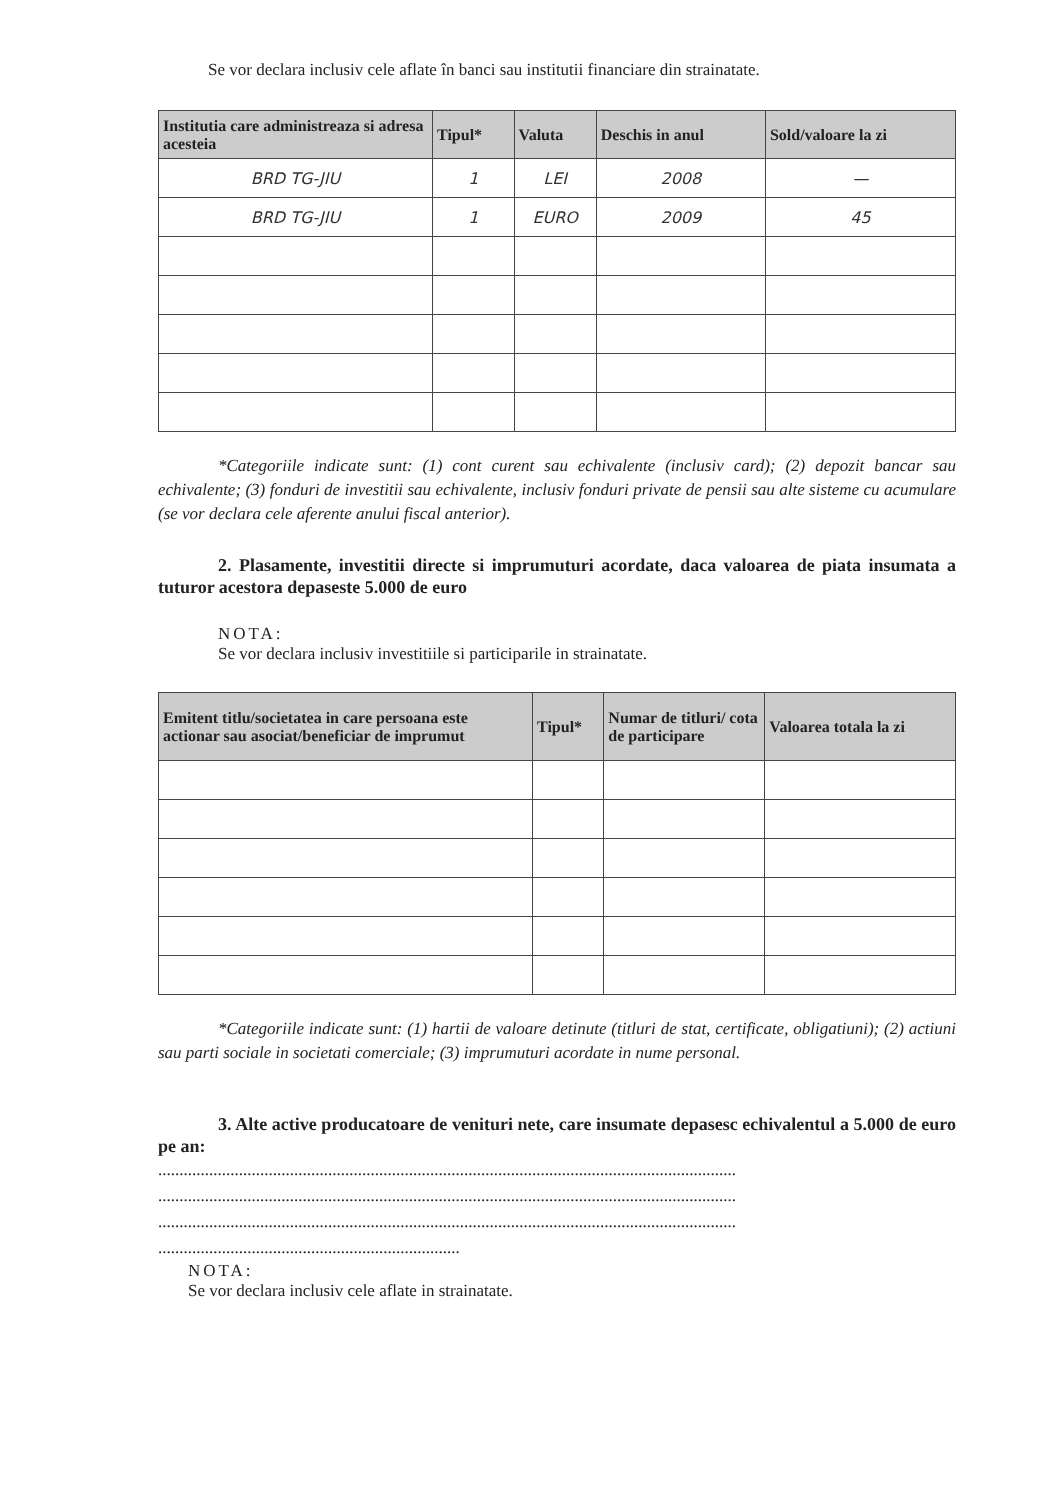Se vor declara inclusiv cele aflate în banci sau institutii financiare din strainatate.
| Institutia care administreaza si adresa acesteia | Tipul* | Valuta | Deschis in anul | Sold/valoare la zi |
| --- | --- | --- | --- | --- |
| BRD TG-JIU | 1 | LEI | 2008 | — |
| BRD TG-JIU | 1 | EURO | 2009 | 45 |
*Categoriile indicate sunt: (1) cont curent sau echivalente (inclusiv card); (2) depozit bancar sau echivalente; (3) fonduri de investitii sau echivalente, inclusiv fonduri private de pensii sau alte sisteme cu acumulare (se vor declara cele aferente anului fiscal anterior).
2. Plasamente, investitii directe si imprumuturi acordate, daca valoarea de piata insumata a tuturor acestora depaseste 5.000 de euro
NOTA:
Se vor declara inclusiv investitiile si participarile in strainatate.
| Emitent titlu/societatea in care persoana este actionar sau asociat/beneficiar de imprumut | Tipul* | Numar de titluri/ cota de participare | Valoarea totala la zi |
| --- | --- | --- | --- |
*Categoriile indicate sunt: (1) hartii de valoare detinute (titluri de stat, certificate, obligatiuni); (2) actiuni sau parti sociale in societati comerciale; (3) imprumuturi acordate in nume personal.
3. Alte active producatoare de venituri nete, care insumate depasesc echivalentul a 5.000 de euro pe an:
........................................................................................................................................
........................................................................................................................................
........................................................................................................................................
.......................................................................
NOTA:
Se vor declara inclusiv cele aflate in strainatate.